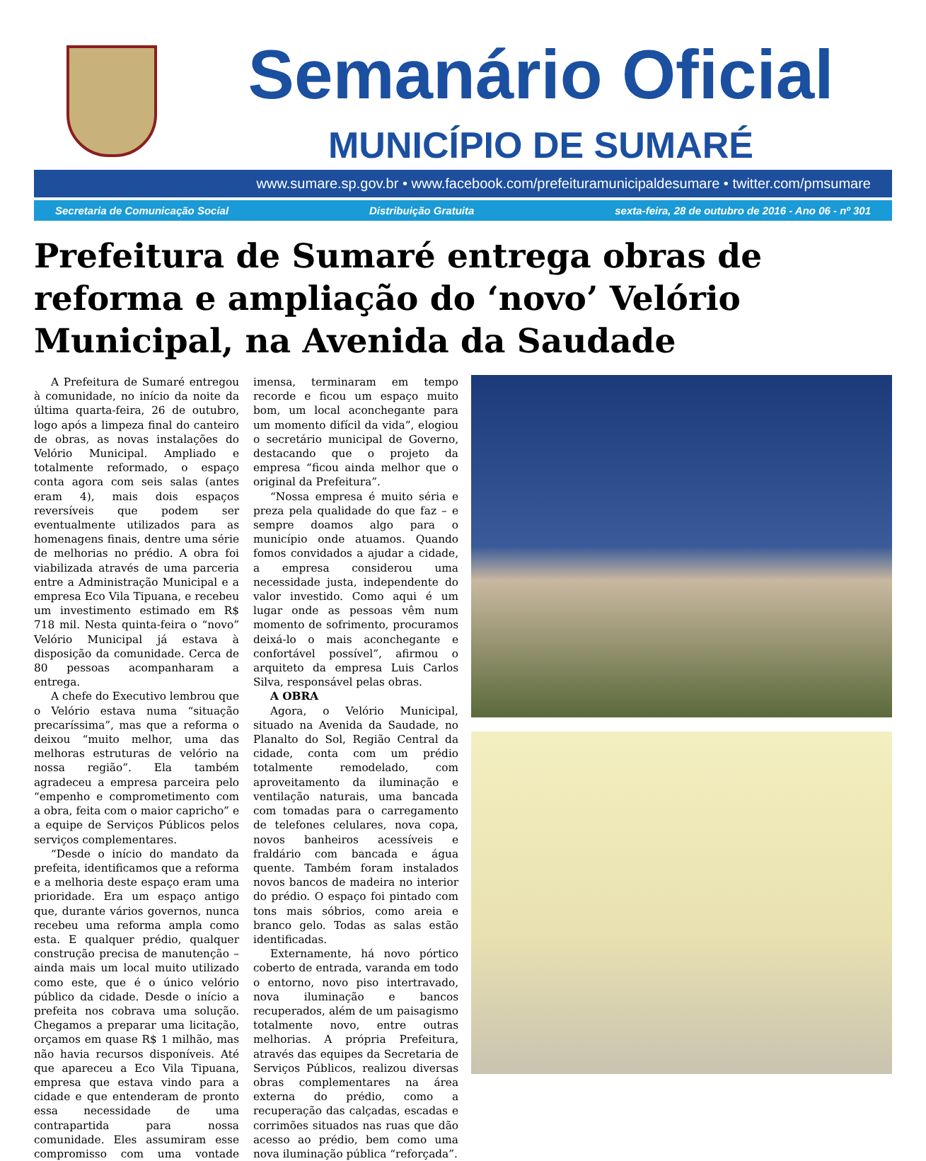Semanário Oficial
MUNICÍPIO DE SUMARÉ
www.sumare.sp.gov.br • www.facebook.com/prefeituramunicipaldesumare • twitter.com/pmsumare
Secretaria de Comunicação Social Distribuição Gratuita sexta-feira, 28 de outubro de 2016 - Ano 06 - nº 301
Prefeitura de Sumaré entrega obras de reforma e ampliação do ‘novo’ Velório Municipal, na Avenida da Saudade
A Prefeitura de Sumaré entregou à comunidade, no início da noite da última quarta-feira, 26 de outubro, logo após a limpeza final do canteiro de obras, as novas instalações do Velório Municipal. Ampliado e totalmente reformado, o espaço conta agora com seis salas (antes eram 4), mais dois espaços reversíveis que podem ser eventualmente utilizados para as homenagens finais, dentre uma série de melhorias no prédio. A obra foi viabilizada através de uma parceria entre a Administração Municipal e a empresa Eco Vila Tipuana, e recebeu um investimento estimado em R$ 718 mil. Nesta quinta-feira o “novo” Velório Municipal já estava à disposição da comunidade. Cerca de 80 pessoas acompanharam a entrega.
A chefe do Executivo lembrou que o Velório estava numa “situação precaríssima”, mas que a reforma o deixou “muito melhor, uma das melhoras estruturas de velório na nossa região”. Ela também agradeceu a empresa parceira pelo “empenho e comprometimento com a obra, feita com o maior capricho” e a equipe de Serviços Públicos pelos serviços complementares.
“Desde o início do mandato da prefeita, identificamos que a reforma e a melhoria deste espaço eram uma prioridade. Era um espaço antigo que, durante vários governos, nunca recebeu uma reforma ampla como esta. E qualquer prédio, qualquer construção precisa de manutenção – ainda mais um local muito utilizado como este, que é o único velório público da cidade. Desde o início a prefeita nos cobrava uma solução. Chegamos a preparar uma licitação, orçamos em quase R$ 1 milhão, mas não havia recursos disponíveis. Até que apareceu a Eco Vila Tipuana, empresa que estava vindo para a cidade e que entenderam de pronto essa necessidade de uma contrapartida para nossa comunidade. Eles assumiram esse compromisso com uma vontade imensa, terminaram em tempo recorde e ficou um espaço muito bom, um local aconchegante para um momento difícil da vida”, elogiou o secretário municipal de Governo, destacando que o projeto da empresa “ficou ainda melhor que o original da Prefeitura”.
“Nossa empresa é muito séria e preza pela qualidade do que faz – e sempre doamos algo para o município onde atuamos. Quando fomos convidados a ajudar a cidade, a empresa considerou uma necessidade justa, independente do valor investido. Como aqui é um lugar onde as pessoas vêm num momento de sofrimento, procuramos deixá-lo o mais aconchegante e confortável possível”, afirmou o arquiteto da empresa Luis Carlos Silva, responsável pelas obras.
A OBRA
Agora, o Velório Municipal, situado na Avenida da Saudade, no Planalto do Sol, Região Central da cidade, conta com um prédio totalmente remodelado, com aproveitamento da iluminação e ventilação naturais, uma bancada com tomadas para o carregamento de telefones celulares, nova copa, novos banheiros acessíveis e fraldário com bancada e água quente. Também foram instalados novos bancos de madeira no interior do prédio. O espaço foi pintado com tons mais sóbrios, como areia e branco gelo. Todas as salas estão identificadas.
Externamente, há novo pórtico coberto de entrada, varanda em todo o entorno, novo piso intertravado, nova iluminação e bancos recuperados, além de um paisagismo totalmente novo, entre outras melhorias. A própria Prefeitura, através das equipes da Secretaria de Serviços Públicos, realizou diversas obras complementares na área externa do prédio, como a recuperação das calçadas, escadas e corrimões situados nas ruas que dão acesso ao prédio, bem como uma nova iluminação pública “reforçada”.